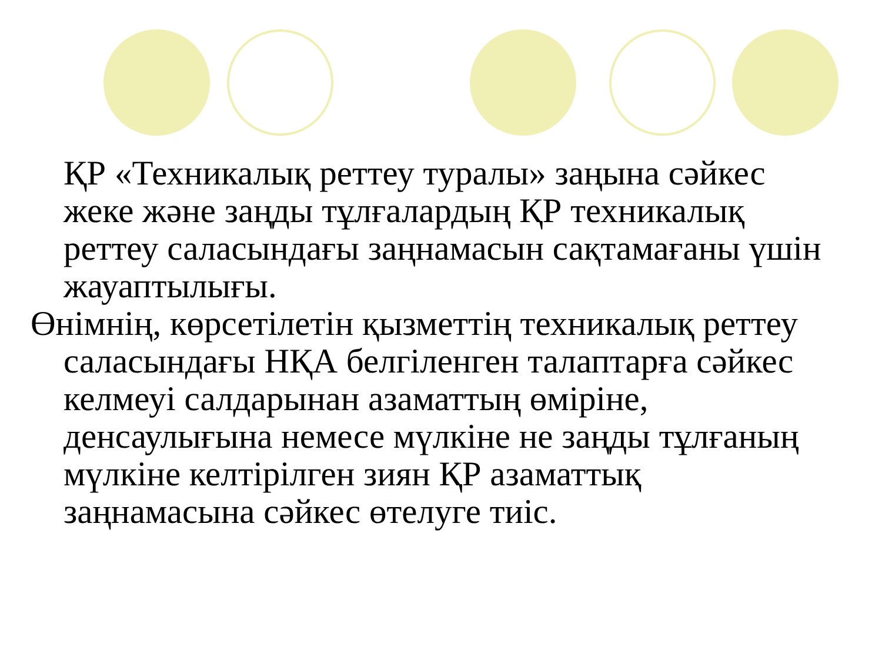ҚР «Техникалық реттеу туралы» заңына сәйкес жеке және заңды тұлғалардың ҚР техникалық реттеу саласындағы заңнамасын сақтамағаны үшін жауаптылығы.
Өнімнің, көрсетілетін қызметтің техникалық реттеу саласындағы НҚА белгіленген талаптарға сәйкес келмеуі салдарынан азаматтың өміріне, денсаулығына немесе мүлкіне не заңды тұлғаның мүлкіне келтірілген зиян ҚР азаматтық заңнамасына сәйкес өтелуге тиіс.